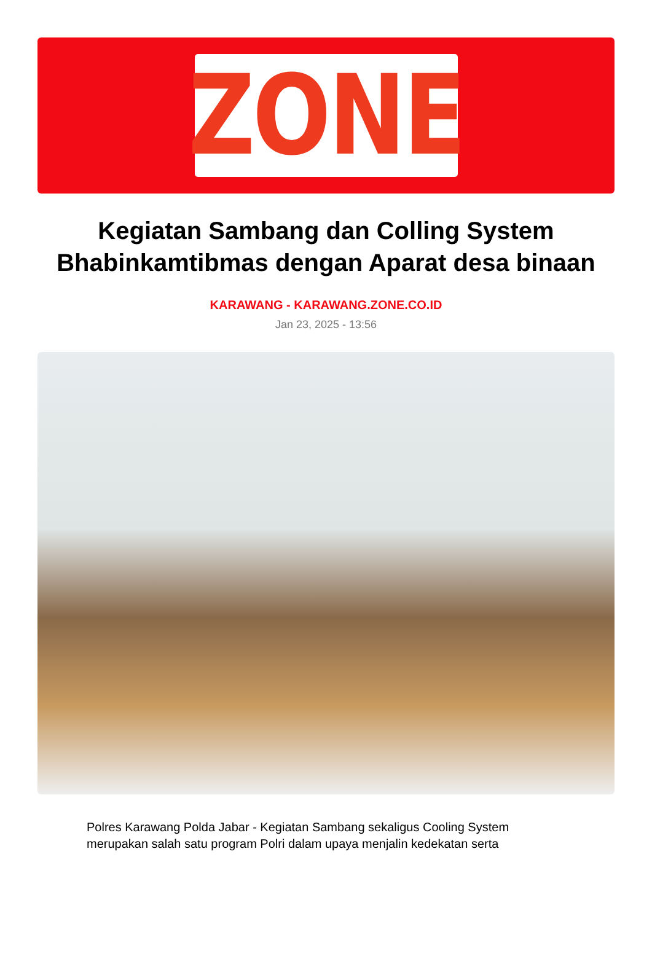ZONE
Kegiatan Sambang dan Colling System Bhabinkamtibmas dengan Aparat desa binaan
KARAWANG - KARAWANG.ZONE.CO.ID
Jan 23, 2025 - 13:56
Polres Karawang Polda Jabar - Kegiatan Sambang sekaligus Cooling System merupakan salah satu program Polri dalam upaya menjalin kedekatan serta